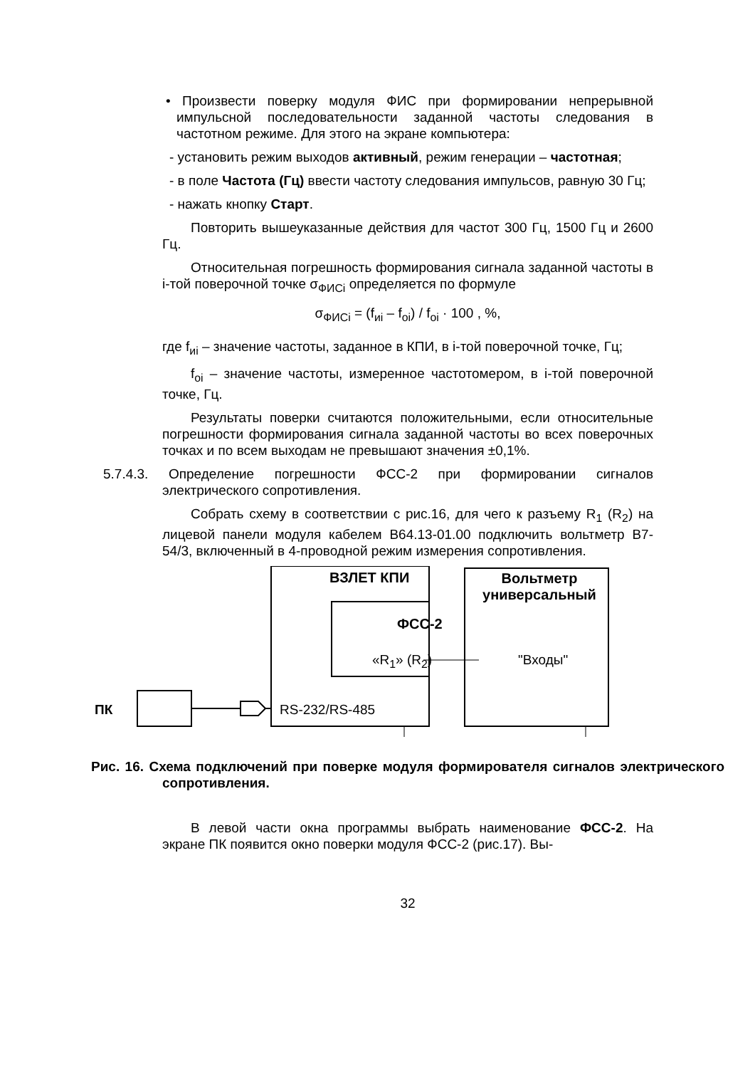• Произвести поверку модуля ФИС при формировании непрерывной импульсной последовательности заданной частоты следования в частотном режиме. Для этого на экране компьютера:
- установить режим выходов активный, режим генерации – частотная;
- в поле Частота (Гц) ввести частоту следования импульсов, равную 30 Гц;
- нажать кнопку Старт.
Повторить вышеуказанные действия для частот 300 Гц, 1500 Гц и 2600 Гц.
Относительная погрешность формирования сигнала заданной частоты в i-той поверочной точке σ<sub>ФИСi</sub> определяется по формуле
σ<sub>ФИСi</sub> = (f<sub>иi</sub> – f<sub>oi</sub>) / f<sub>oi</sub> · 100 , %,
где f<sub>иi</sub> – значение частоты, заданное в КПИ, в i-той поверочной точке, Гц;
f<sub>oi</sub> – значение частоты, измеренное частотомером, в i-той поверочной точке, Гц.
Результаты поверки считаются положительными, если относительные погрешности формирования сигнала заданной частоты во всех поверочных точках и по всем выходам не превышают значения ±0,1%.
5.7.4.3. Определение погрешности ФСС-2 при формировании сигналов электрического сопротивления.
Собрать схему в соответствии с рис.16, для чего к разъему R<sub>1</sub> (R<sub>2</sub>) на лицевой панели модуля кабелем В64.13-01.00 подключить вольтметр В7-54/3, включенный в 4-проводной режим измерения сопротивления.
ПК
ВЗЛЕТ КПИ
ФСС-2
«R<sub>1</sub>» (R<sub>2</sub>)
RS-232/RS-485
Вольтметр универсальный
"Входы"
Рис. 16. Схема подключений при поверке модуля формирователя сигналов электрического сопротивления.
В левой части окна программы выбрать наименование ФСС-2. На экране ПК появится окно поверки модуля ФСС-2 (рис.17). Вы-
32